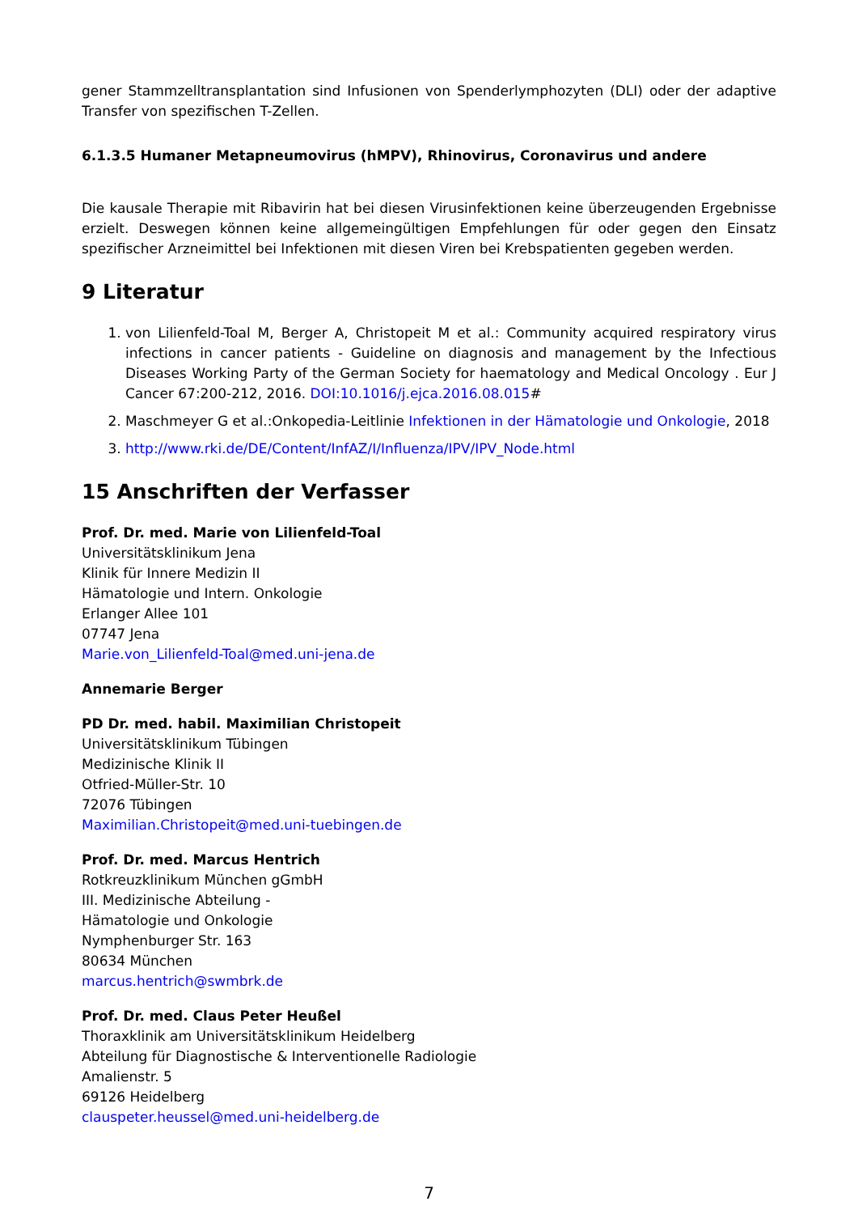gener Stammzelltransplantation sind Infusionen von Spenderlymphozyten (DLI) oder der adaptive Transfer von spezifischen T-Zellen.
6.1.3.5 Humaner Metapneumovirus (hMPV), Rhinovirus, Coronavirus und andere
Die kausale Therapie mit Ribavirin hat bei diesen Virusinfektionen keine überzeugenden Ergebnisse erzielt. Deswegen können keine allgemeingültigen Empfehlungen für oder gegen den Einsatz spezifischer Arzneimittel bei Infektionen mit diesen Viren bei Krebspatienten gegeben werden.
9 Literatur
1. von Lilienfeld-Toal M, Berger A, Christopeit M et al.: Community acquired respiratory virus infections in cancer patients - Guideline on diagnosis and management by the Infectious Diseases Working Party of the German Society for haematology and Medical Oncology . Eur J Cancer 67:200-212, 2016. DOI:10.1016/j.ejca.2016.08.015#
2. Maschmeyer G et al.:Onkopedia-Leitlinie Infektionen in der Hämatologie und Onkologie, 2018
3. http://www.rki.de/DE/Content/InfAZ/I/Influenza/IPV/IPV_Node.html
15 Anschriften der Verfasser
Prof. Dr. med. Marie von Lilienfeld-Toal
Universitätsklinikum Jena
Klinik für Innere Medizin II
Hämatologie und Intern. Onkologie
Erlanger Allee 101
07747 Jena
Marie.von_Lilienfeld-Toal@med.uni-jena.de
Annemarie Berger
PD Dr. med. habil. Maximilian Christopeit
Universitätsklinikum Tübingen
Medizinische Klinik II
Otfried-Müller-Str. 10
72076 Tübingen
Maximilian.Christopeit@med.uni-tuebingen.de
Prof. Dr. med. Marcus Hentrich
Rotkreuzklinikum München gGmbH
III. Medizinische Abteilung -
Hämatologie und Onkologie
Nymphenburger Str. 163
80634 München
marcus.hentrich@swmbrk.de
Prof. Dr. med. Claus Peter Heußel
Thoraxklinik am Universitätsklinikum Heidelberg
Abteilung für Diagnostische & Interventionelle Radiologie
Amalienstr. 5
69126 Heidelberg
clauspeter.heussel@med.uni-heidelberg.de
7